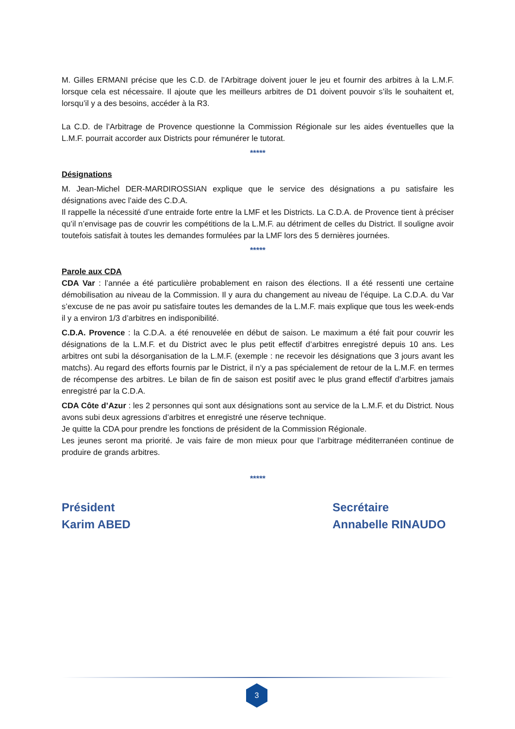M. Gilles ERMANI précise que les C.D. de l’Arbitrage doivent jouer le jeu et fournir des arbitres à la L.M.F. lorsque cela est nécessaire. Il ajoute que les meilleurs arbitres de D1 doivent pouvoir s’ils le souhaitent et, lorsqu’il y a des besoins, accéder à la R3.
La C.D. de l’Arbitrage de Provence questionne la Commission Régionale sur les aides éventuelles que la L.M.F. pourrait accorder aux Districts pour rémunérer le tutorat.
*****
Désignations
M. Jean-Michel DER-MARDIROSSIAN explique que le service des désignations a pu satisfaire les désignations avec l’aide des C.D.A.
Il rappelle la nécessité d’une entraide forte entre la LMF et les Districts. La C.D.A. de Provence tient à préciser qu’il n’envisage pas de couvrir les compétitions de la L.M.F. au détriment de celles du District. Il souligne avoir toutefois satisfait à toutes les demandes formulées par la LMF lors des 5 dernières journées.
*****
Parole aux CDA
CDA Var : l’année a été particulière probablement en raison des élections. Il a été ressenti une certaine démobilisation au niveau de la Commission. Il y aura du changement au niveau de l’équipe. La C.D.A. du Var s’excuse de ne pas avoir pu satisfaire toutes les demandes de la L.M.F. mais explique que tous les week-ends il y a environ 1/3 d’arbitres en indisponibilité.
C.D.A. Provence : la C.D.A. a été renouvelée en début de saison. Le maximum a été fait pour couvrir les désignations de la L.M.F. et du District avec le plus petit effectif d’arbitres enregistré depuis 10 ans. Les arbitres ont subi la désorganisation de la L.M.F. (exemple : ne recevoir les désignations que 3 jours avant les matchs). Au regard des efforts fournis par le District, il n’y a pas spécialement de retour de la L.M.F. en termes de récompense des arbitres. Le bilan de fin de saison est positif avec le plus grand effectif d’arbitres jamais enregistré par la C.D.A.
CDA Côte d’Azur : les 2 personnes qui sont aux désignations sont au service de la L.M.F. et du District. Nous avons subi deux agressions d’arbitres et enregistré une réserve technique.
Je quitte la CDA pour prendre les fonctions de président de la Commission Régionale.
Les jeunes seront ma priorité. Je vais faire de mon mieux pour que l’arbitrage méditerranéen continue de produire de grands arbitres.
*****
Président
Karim ABED
Secrétaire
Annabelle RINAUDO
3